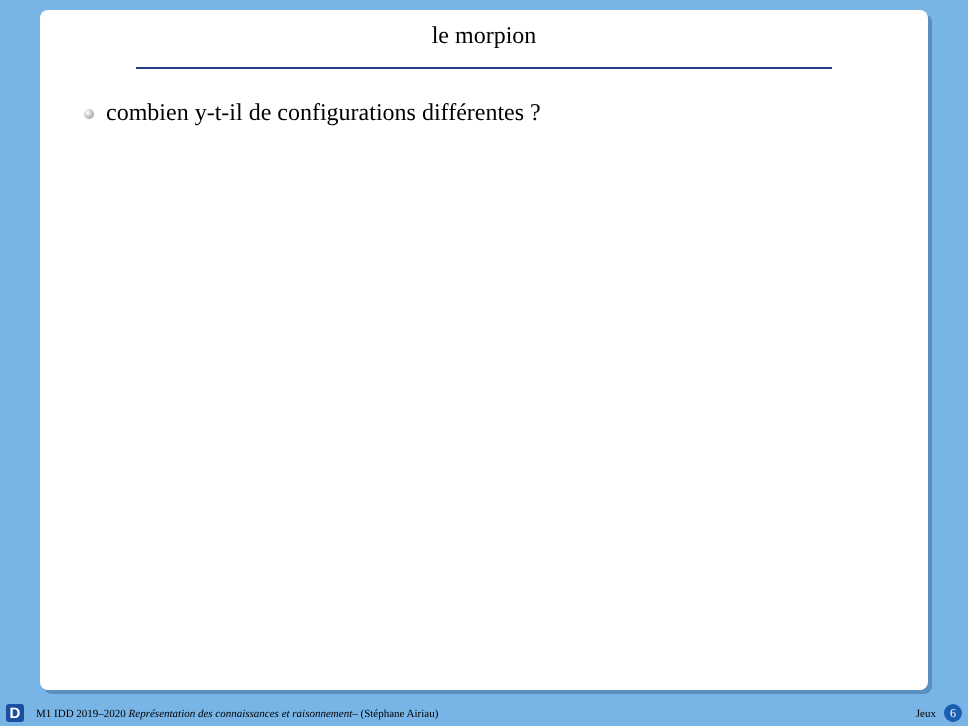le morpion
combien y-t-il de configurations différentes ?
D
M1 IDD 2019–2020 Représentation des connaissances et raisonnement– (Stéphane Airiau)
Jeux 6